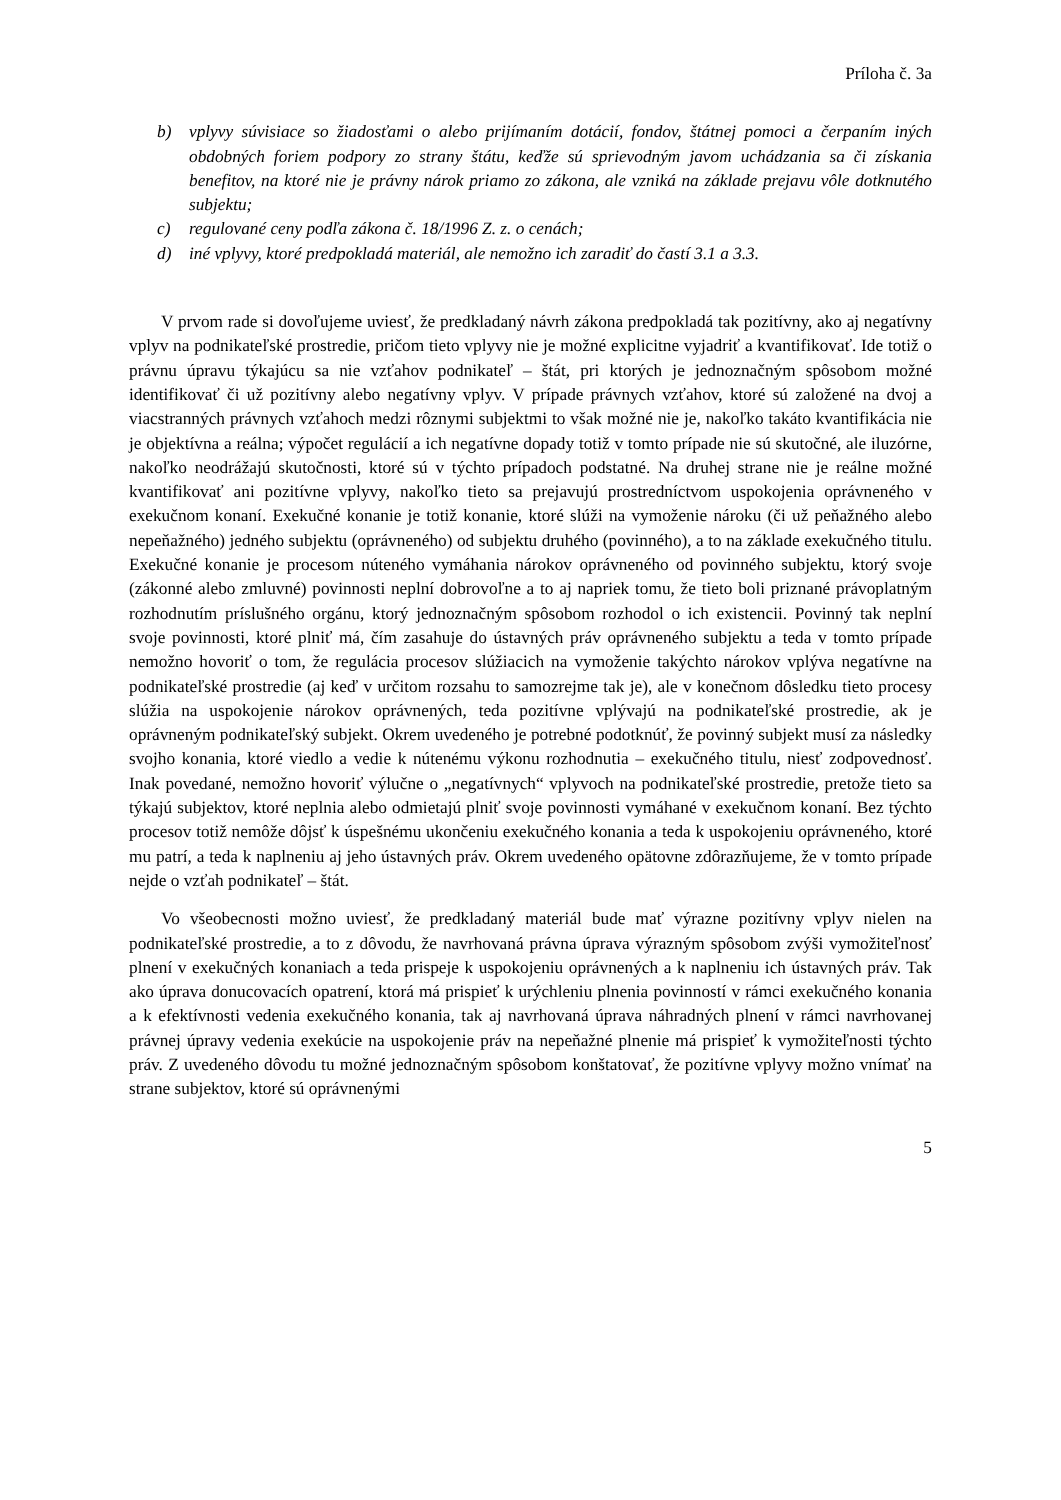Príloha č. 3a
b) vplyvy súvisiace so žiadosťami o alebo prijímaním dotácií, fondov, štátnej pomoci a čerpaním iných obdobných foriem podpory zo strany štátu, keďže sú sprievodným javom uchádzania sa či získania benefitov, na ktoré nie je právny nárok priamo zo zákona, ale vzniká na základe prejavu vôle dotknutého subjektu;
c) regulované ceny podľa zákona č. 18/1996 Z. z. o cenách;
d) iné vplyvy, ktoré predpokladá materiál, ale nemožno ich zaradiť do častí 3.1 a 3.3.
V prvom rade si dovoľujeme uviesť, že predkladaný návrh zákona predpokladá tak pozitívny, ako aj negatívny vplyv na podnikateľské prostredie, pričom tieto vplyvy nie je možné explicitne vyjadriť a kvantifikovať. Ide totiž o právnu úpravu týkajúcu sa nie vzťahov podnikateľ – štát, pri ktorých je jednoznačným spôsobom možné identifikovať či už pozitívny alebo negatívny vplyv. V prípade právnych vzťahov, ktoré sú založené na dvoj a viacstranných právnych vzťahoch medzi rôznymi subjektmi to však možné nie je, nakoľko takáto kvantifikácia nie je objektívna a reálna; výpočet regulácií a ich negatívne dopady totiž v tomto prípade nie sú skutočné, ale iluzórne, nakoľko neodrážajú skutočnosti, ktoré sú v týchto prípadoch podstatné. Na druhej strane nie je reálne možné kvantifikovať ani pozitívne vplyvy, nakoľko tieto sa prejavujú prostredníctvom uspokojenia oprávneného v exekučnom konaní. Exekučné konanie je totiž konanie, ktoré slúži na vymoženie nároku (či už peňažného alebo nepeňažného) jedného subjektu (oprávneného) od subjektu druhého (povinného), a to na základe exekučného titulu. Exekučné konanie je procesom núteného vymáhania nárokov oprávneného od povinného subjektu, ktorý svoje (zákonné alebo zmluvné) povinnosti neplní dobrovoľne a to aj napriek tomu, že tieto boli priznané právoplatným rozhodnutím príslušného orgánu, ktorý jednoznačným spôsobom rozhodol o ich existencii. Povinný tak neplní svoje povinnosti, ktoré plniť má, čím zasahuje do ústavných práv oprávneného subjektu a teda v tomto prípade nemožno hovoriť o tom, že regulácia procesov slúžiacich na vymoženie takýchto nárokov vplýva negatívne na podnikateľské prostredie (aj keď v určitom rozsahu to samozrejme tak je), ale v konečnom dôsledku tieto procesy slúžia na uspokojenie nárokov oprávnených, teda pozitívne vplývajú na podnikateľské prostredie, ak je oprávneným podnikateľský subjekt. Okrem uvedeného je potrebné podotknúť, že povinný subjekt musí za následky svojho konania, ktoré viedlo a vedie k nútenému výkonu rozhodnutia – exekučného titulu, niesť zodpovednosť. Inak povedané, nemožno hovoriť výlučne o „negatívnych“ vplyvoch na podnikateľské prostredie, pretože tieto sa týkajú subjektov, ktoré neplnia alebo odmietajú plniť svoje povinnosti vymáhané v exekučnom konaní. Bez týchto procesov totiž nemôže dôjsť k úspešnému ukončeniu exekučného konania a teda k uspokojeniu oprávneného, ktoré mu patrí, a teda k naplneniu aj jeho ústavných práv. Okrem uvedeného opätovne zdôrazňujeme, že v tomto prípade nejde o vzťah podnikateľ – štát.
Vo všeobecnosti možno uviesť, že predkladaný materiál bude mať výrazne pozitívny vplyv nielen na podnikateľské prostredie, a to z dôvodu, že navrhovaná právna úprava výrazným spôsobom zvýši vymožiteľnosť plnení v exekučných konaniach a teda prispeje k uspokojeniu oprávnených a k naplneniu ich ústavných práv. Tak ako úprava donucovacích opatrení, ktorá má prispieť k urýchleniu plnenia povinností v rámci exekučného konania a k efektívnosti vedenia exekučného konania, tak aj navrhovaná úprava náhradných plnení v rámci navrhovanej právnej úpravy vedenia exekúcie na uspokojenie práv na nepeňažné plnenie má prispieť k vymožiteľnosti týchto práv. Z uvedeného dôvodu tu možné jednoznačným spôsobom konštatovať, že pozitívne vplyvy možno vnímať na strane subjektov, ktoré sú oprávnenými
5